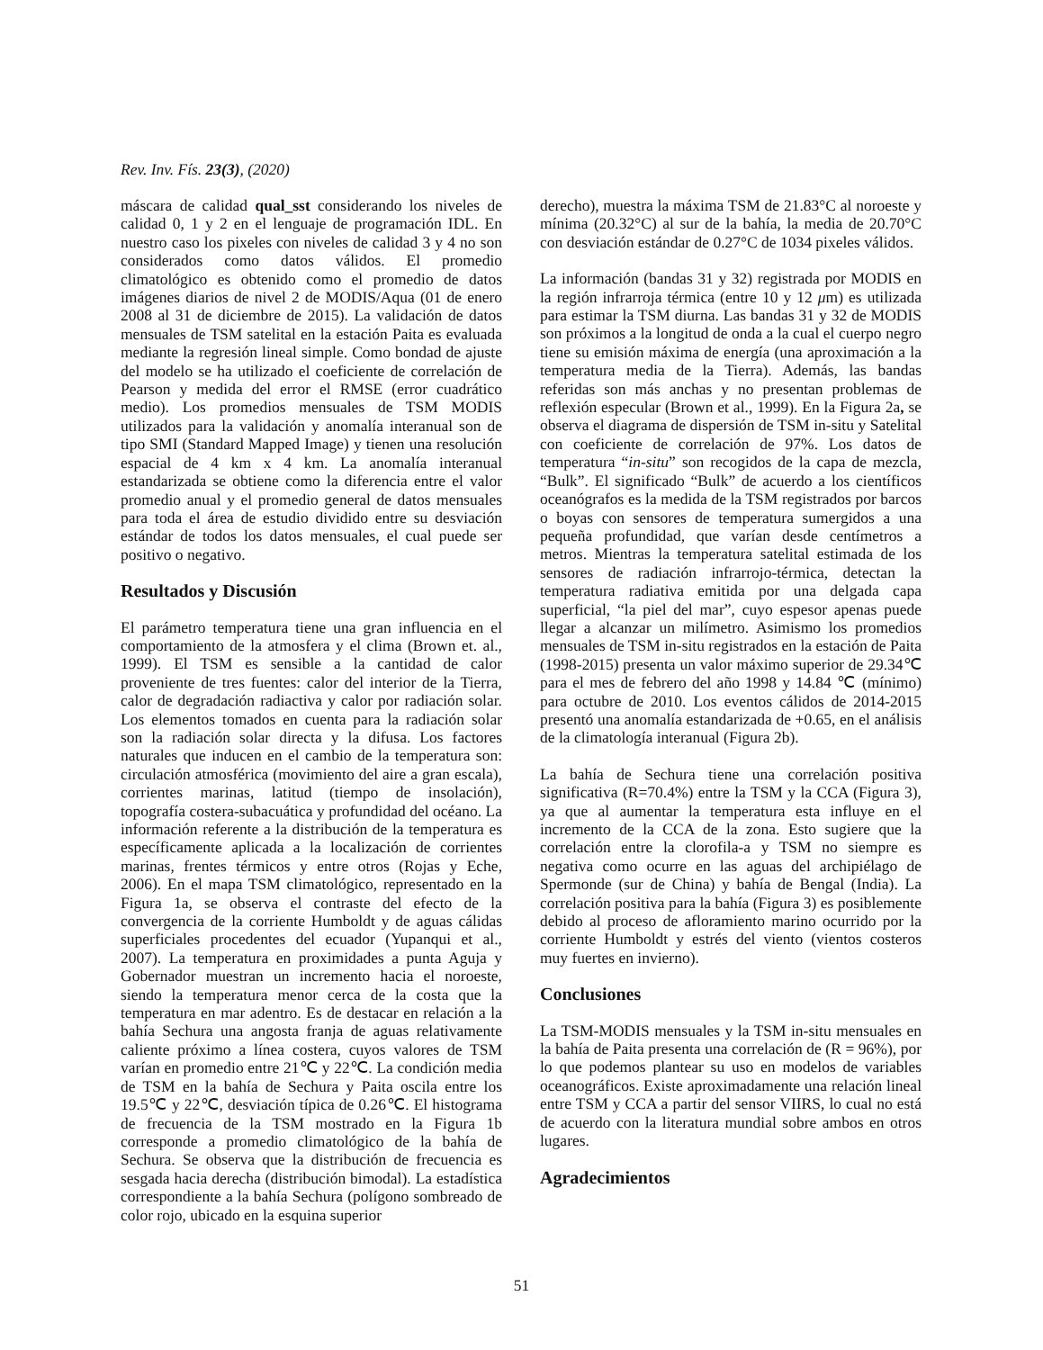Rev. Inv. Fís. 23(3), (2020)
máscara de calidad qual_sst considerando los niveles de calidad 0, 1 y 2 en el lenguaje de programación IDL. En nuestro caso los pixeles con niveles de calidad 3 y 4 no son considerados como datos válidos. El promedio climatológico es obtenido como el promedio de datos imágenes diarios de nivel 2 de MODIS/Aqua (01 de enero 2008 al 31 de diciembre de 2015). La validación de datos mensuales de TSM satelital en la estación Paita es evaluada mediante la regresión lineal simple. Como bondad de ajuste del modelo se ha utilizado el coeficiente de correlación de Pearson y medida del error el RMSE (error cuadrático medio). Los promedios mensuales de TSM MODIS utilizados para la validación y anomalía interanual son de tipo SMI (Standard Mapped Image) y tienen una resolución espacial de 4 km x 4 km. La anomalía interanual estandarizada se obtiene como la diferencia entre el valor promedio anual y el promedio general de datos mensuales para toda el área de estudio dividido entre su desviación estándar de todos los datos mensuales, el cual puede ser positivo o negativo.
Resultados y Discusión
El parámetro temperatura tiene una gran influencia en el comportamiento de la atmosfera y el clima (Brown et. al., 1999). El TSM es sensible a la cantidad de calor proveniente de tres fuentes: calor del interior de la Tierra, calor de degradación radiactiva y calor por radiación solar. Los elementos tomados en cuenta para la radiación solar son la radiación solar directa y la difusa. Los factores naturales que inducen en el cambio de la temperatura son: circulación atmosférica (movimiento del aire a gran escala), corrientes marinas, latitud (tiempo de insolación), topografía costera-subacuática y profundidad del océano. La información referente a la distribución de la temperatura es específicamente aplicada a la localización de corrientes marinas, frentes térmicos y entre otros (Rojas y Eche, 2006). En el mapa TSM climatológico, representado en la Figura 1a, se observa el contraste del efecto de la convergencia de la corriente Humboldt y de aguas cálidas superficiales procedentes del ecuador (Yupanqui et al., 2007). La temperatura en proximidades a punta Aguja y Gobernador muestran un incremento hacia el noroeste, siendo la temperatura menor cerca de la costa que la temperatura en mar adentro. Es de destacar en relación a la bahía Sechura una angosta franja de aguas relativamente caliente próximo a línea costera, cuyos valores de TSM varían en promedio entre 21℃ y 22℃. La condición media de TSM en la bahía de Sechura y Paita oscila entre los 19.5℃ y 22℃, desviación típica de 0.26℃. El histograma de frecuencia de la TSM mostrado en la Figura 1b corresponde a promedio climatológico de la bahía de Sechura. Se observa que la distribución de frecuencia es sesgada hacia derecha (distribución bimodal). La estadística correspondiente a la bahía Sechura (polígono sombreado de color rojo, ubicado en la esquina superior
derecho), muestra la máxima TSM de 21.83°C al noroeste y mínima (20.32°C) al sur de la bahía, la media de 20.70°C con desviación estándar de 0.27°C de 1034 pixeles válidos.
La información (bandas 31 y 32) registrada por MODIS en la región infrarroja térmica (entre 10 y 12 μm) es utilizada para estimar la TSM diurna. Las bandas 31 y 32 de MODIS son próximos a la longitud de onda a la cual el cuerpo negro tiene su emisión máxima de energía (una aproximación a la temperatura media de la Tierra). Además, las bandas referidas son más anchas y no presentan problemas de reflexión especular (Brown et al., 1999). En la Figura 2a, se observa el diagrama de dispersión de TSM in-situ y Satelital con coeficiente de correlación de 97%. Los datos de temperatura “in-situ” son recogidos de la capa de mezcla, “Bulk”. El significado “Bulk” de acuerdo a los científicos oceanógrafos es la medida de la TSM registrados por barcos o boyas con sensores de temperatura sumergidos a una pequeña profundidad, que varían desde centímetros a metros. Mientras la temperatura satelital estimada de los sensores de radiación infrarrojo-térmica, detectan la temperatura radiativa emitida por una delgada capa superficial, “la piel del mar”, cuyo espesor apenas puede llegar a alcanzar un milímetro. Asimismo los promedios mensuales de TSM in-situ registrados en la estación de Paita (1998-2015) presenta un valor máximo superior de 29.34℃ para el mes de febrero del año 1998 y 14.84 ℃ (mínimo) para octubre de 2010. Los eventos cálidos de 2014-2015 presentó una anomalía estandarizada de +0.65, en el análisis de la climatología interanual (Figura 2b).
La bahía de Sechura tiene una correlación positiva significativa (R=70.4%) entre la TSM y la CCA (Figura 3), ya que al aumentar la temperatura esta influye en el incremento de la CCA de la zona. Esto sugiere que la correlación entre la clorofila-a y TSM no siempre es negativa como ocurre en las aguas del archipiélago de Spermonde (sur de China) y bahía de Bengal (India). La correlación positiva para la bahía (Figura 3) es posiblemente debido al proceso de afloramiento marino ocurrido por la corriente Humboldt y estrés del viento (vientos costeros muy fuertes en invierno).
Conclusiones
La TSM-MODIS mensuales y la TSM in-situ mensuales en la bahía de Paita presenta una correlación de (R = 96%), por lo que podemos plantear su uso en modelos de variables oceanográficos. Existe aproximadamente una relación lineal entre TSM y CCA a partir del sensor VIIRS, lo cual no está de acuerdo con la literatura mundial sobre ambos en otros lugares.
Agradecimientos
51